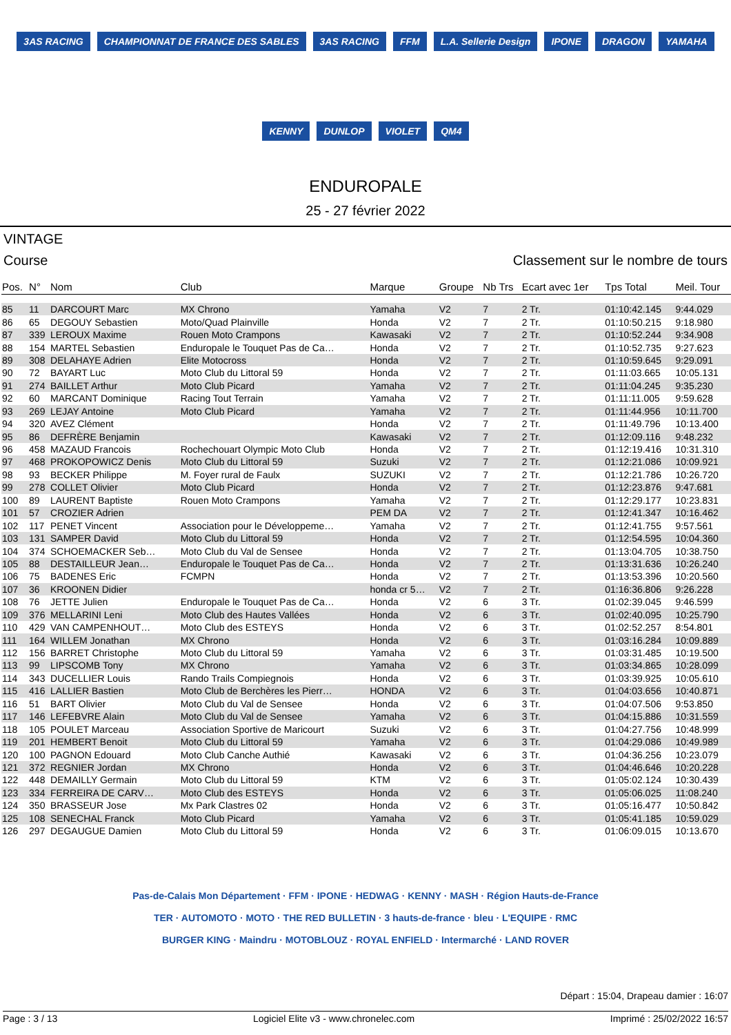3AS RACING CHAMPIONNAT DE FRANCE DES SABLES 3AS RACING FFM L.A. Sellerie Design IPONE DRAGON YAMAHA KENNY DUNLOP VIOLET QM4
ENDUROPALE
25 - 27 février 2022
VINTAGE
Course Classement sur le nombre de tours
| Pos. | N° | Nom | Club | Marque | Groupe | Nb Trs | Ecart avec 1er | Tps Total | Meil. Tour |
| --- | --- | --- | --- | --- | --- | --- | --- | --- | --- |
| 85 | 11 | DARCOURT Marc | MX Chrono | Yamaha | V2 | 7 | 2 Tr. | 01:10:42.145 | 9:44.029 |
| 86 | 65 | DEGOUY Sebastien | Moto/Quad Plainville | Honda | V2 | 7 | 2 Tr. | 01:10:50.215 | 9:18.980 |
| 87 | 339 | LEROUX Maxime | Rouen Moto Crampons | Kawasaki | V2 | 7 | 2 Tr. | 01:10:52.244 | 9:34.908 |
| 88 | 154 | MARTEL Sebastien | Enduropale le Touquet Pas de Ca… | Honda | V2 | 7 | 2 Tr. | 01:10:52.735 | 9:27.623 |
| 89 | 308 | DELAHAYE Adrien | Elite Motocross | Honda | V2 | 7 | 2 Tr. | 01:10:59.645 | 9:29.091 |
| 90 | 72 | BAYART Luc | Moto Club du Littoral 59 | Honda | V2 | 7 | 2 Tr. | 01:11:03.665 | 10:05.131 |
| 91 | 274 | BAILLET Arthur | Moto Club Picard | Yamaha | V2 | 7 | 2 Tr. | 01:11:04.245 | 9:35.230 |
| 92 | 60 | MARCANT Dominique | Racing Tout Terrain | Yamaha | V2 | 7 | 2 Tr. | 01:11:11.005 | 9:59.628 |
| 93 | 269 | LEJAY Antoine | Moto Club Picard | Yamaha | V2 | 7 | 2 Tr. | 01:11:44.956 | 10:11.700 |
| 94 | 320 | AVEZ Clément | | Honda | V2 | 7 | 2 Tr. | 01:11:49.796 | 10:13.400 |
| 95 | 86 | DEFRÈRE Benjamin | | Kawasaki | V2 | 7 | 2 Tr. | 01:12:09.116 | 9:48.232 |
| 96 | 458 | MAZAUD Francois | Rochechouart Olympic Moto Club | Honda | V2 | 7 | 2 Tr. | 01:12:19.416 | 10:31.310 |
| 97 | 468 | PROKOPOWICZ Denis | Moto Club du Littoral 59 | Suzuki | V2 | 7 | 2 Tr. | 01:12:21.086 | 10:09.921 |
| 98 | 93 | BECKER Philippe | M. Foyer rural de Faulx | SUZUKI | V2 | 7 | 2 Tr. | 01:12:21.786 | 10:26.720 |
| 99 | 278 | COLLET Olivier | Moto Club Picard | Honda | V2 | 7 | 2 Tr. | 01:12:23.876 | 9:47.681 |
| 100 | 89 | LAURENT Baptiste | Rouen Moto Crampons | Yamaha | V2 | 7 | 2 Tr. | 01:12:29.177 | 10:23.831 |
| 101 | 57 | CROZIER Adrien | | PEM DA | V2 | 7 | 2 Tr. | 01:12:41.347 | 10:16.462 |
| 102 | 117 | PENET Vincent | Association pour le Développeme… | Yamaha | V2 | 7 | 2 Tr. | 01:12:41.755 | 9:57.561 |
| 103 | 131 | SAMPER David | Moto Club du Littoral 59 | Honda | V2 | 7 | 2 Tr. | 01:12:54.595 | 10:04.360 |
| 104 | 374 | SCHOEMACKER Seb… | Moto Club du Val de Sensee | Honda | V2 | 7 | 2 Tr. | 01:13:04.705 | 10:38.750 |
| 105 | 88 | DESTAILLEUR Jean… | Enduropale le Touquet Pas de Ca… | Honda | V2 | 7 | 2 Tr. | 01:13:31.636 | 10:26.240 |
| 106 | 75 | BADENES Eric | FCMPN | Honda | V2 | 7 | 2 Tr. | 01:13:53.396 | 10:20.560 |
| 107 | 36 | KROONEN Didier | | honda cr 5… | V2 | 7 | 2 Tr. | 01:16:36.806 | 9:26.228 |
| 108 | 76 | JETTE Julien | Enduropale le Touquet Pas de Ca… | Honda | V2 | 6 | 3 Tr. | 01:02:39.045 | 9:46.599 |
| 109 | 376 | MELLARINI Leni | Moto Club des Hautes Vallées | Honda | V2 | 6 | 3 Tr. | 01:02:40.095 | 10:25.790 |
| 110 | 429 | VAN CAMPENHOUT… | Moto Club des ESTEYS | Honda | V2 | 6 | 3 Tr. | 01:02:52.257 | 8:54.801 |
| 111 | 164 | WILLEM Jonathan | MX Chrono | Honda | V2 | 6 | 3 Tr. | 01:03:16.284 | 10:09.889 |
| 112 | 156 | BARRET Christophe | Moto Club du Littoral 59 | Yamaha | V2 | 6 | 3 Tr. | 01:03:31.485 | 10:19.500 |
| 113 | 99 | LIPSCOMB Tony | MX Chrono | Yamaha | V2 | 6 | 3 Tr. | 01:03:34.865 | 10:28.099 |
| 114 | 343 | DUCELLIER Louis | Rando Trails Compiegnois | Honda | V2 | 6 | 3 Tr. | 01:03:39.925 | 10:05.610 |
| 115 | 416 | LALLIER Bastien | Moto Club de Berchères les Pierr… | HONDA | V2 | 6 | 3 Tr. | 01:04:03.656 | 10:40.871 |
| 116 | 51 | BART Olivier | Moto Club du Val de Sensee | Honda | V2 | 6 | 3 Tr. | 01:04:07.506 | 9:53.850 |
| 117 | 146 | LEFEBVRE Alain | Moto Club du Val de Sensee | Yamaha | V2 | 6 | 3 Tr. | 01:04:15.886 | 10:31.559 |
| 118 | 105 | POULET Marceau | Association Sportive de Maricourt | Suzuki | V2 | 6 | 3 Tr. | 01:04:27.756 | 10:48.999 |
| 119 | 201 | HEMBERT Benoit | Moto Club du Littoral 59 | Yamaha | V2 | 6 | 3 Tr. | 01:04:29.086 | 10:49.989 |
| 120 | 100 | PAGNON Edouard | Moto Club Canche Authié | Kawasaki | V2 | 6 | 3 Tr. | 01:04:36.256 | 10:23.079 |
| 121 | 372 | REGNIER Jordan | MX Chrono | Honda | V2 | 6 | 3 Tr. | 01:04:46.646 | 10:20.228 |
| 122 | 448 | DEMAILLY Germain | Moto Club du Littoral 59 | KTM | V2 | 6 | 3 Tr. | 01:05:02.124 | 10:30.439 |
| 123 | 334 | FERREIRA DE CARV… | Moto Club des ESTEYS | Honda | V2 | 6 | 3 Tr. | 01:05:06.025 | 11:08.240 |
| 124 | 350 | BRASSEUR Jose | Mx Park Clastres 02 | Honda | V2 | 6 | 3 Tr. | 01:05:16.477 | 10:50.842 |
| 125 | 108 | SENECHAL Franck | Moto Club Picard | Yamaha | V2 | 6 | 3 Tr. | 01:05:41.185 | 10:59.029 |
| 126 | 297 | DEGAUGUE Damien | Moto Club du Littoral 59 | Honda | V2 | 6 | 3 Tr. | 01:06:09.015 | 10:13.670 |
Pas-de-Calais Mon Département · FFM · IPONE · HEDWAG · KENNY · MASH · Région Hauts-de-France
TER · AUTOMOTO · MOTO · THE RED BULLETIN · 3 hauts-de-france · bleu · L'EQUIPE · RMC
BURGER KING · Maindru · MOTOBLOUZ · ROYAL ENFIELD · Intermarché · LAND ROVER
Départ : 15:04, Drapeau damier : 16:07
Page : 3 / 13 Logiciel Elite v3 - www.chronelec.com Imprimé : 25/02/2022 16:57